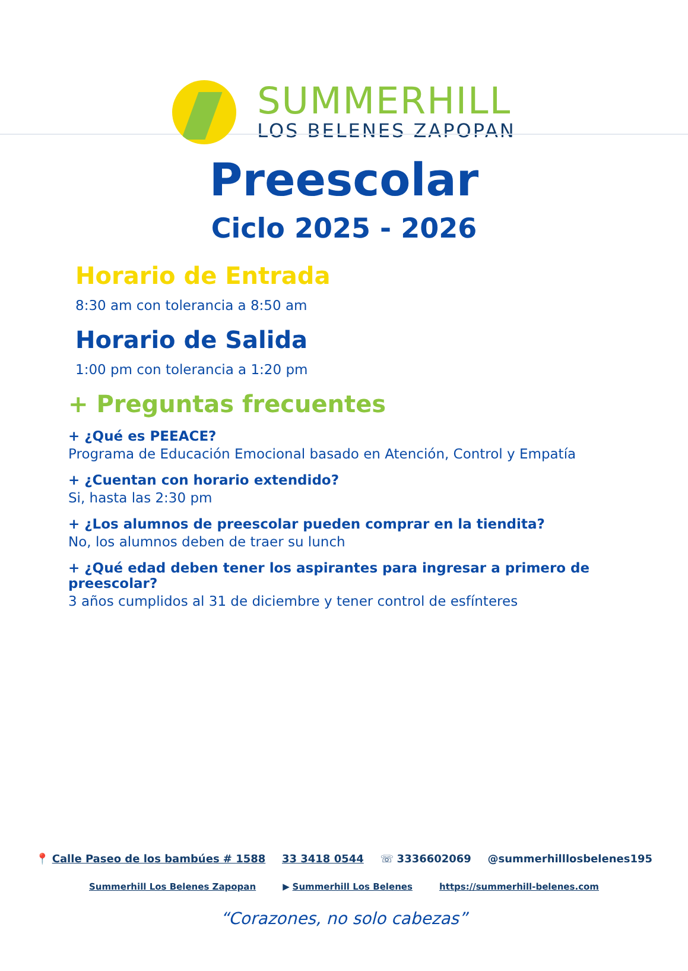SUMMERHILL
LOS BELENES ZAPOPAN
Preescolar
Ciclo 2025 - 2026
Horario de Entrada
8:30 am con tolerancia a 8:50 am
Horario de Salida
1:00 pm con tolerancia a 1:20 pm
+ Preguntas frecuentes
+ ¿Qué es PEEACE?
Programa de Educación Emocional basado en Atención, Control y Empatía
+ ¿Cuentan con horario extendido?
Si, hasta las 2:30 pm
+ ¿Los alumnos de preescolar pueden comprar en la tiendita?
No, los alumnos deben de traer su lunch
+ ¿Qué edad deben tener los aspirantes para ingresar a primero de preescolar?
3 años cumplidos al 31 de diciembre y tener control de esfínteres
📍 Calle Paseo de los bambúes # 1588 33 3418 0544 ☏ 3336602069 @summerhilllosbelenes195
Summerhill Los Belenes Zapopan ▶ Summerhill Los Belenes https://summerhill-belenes.com
“Corazones, no solo cabezas”